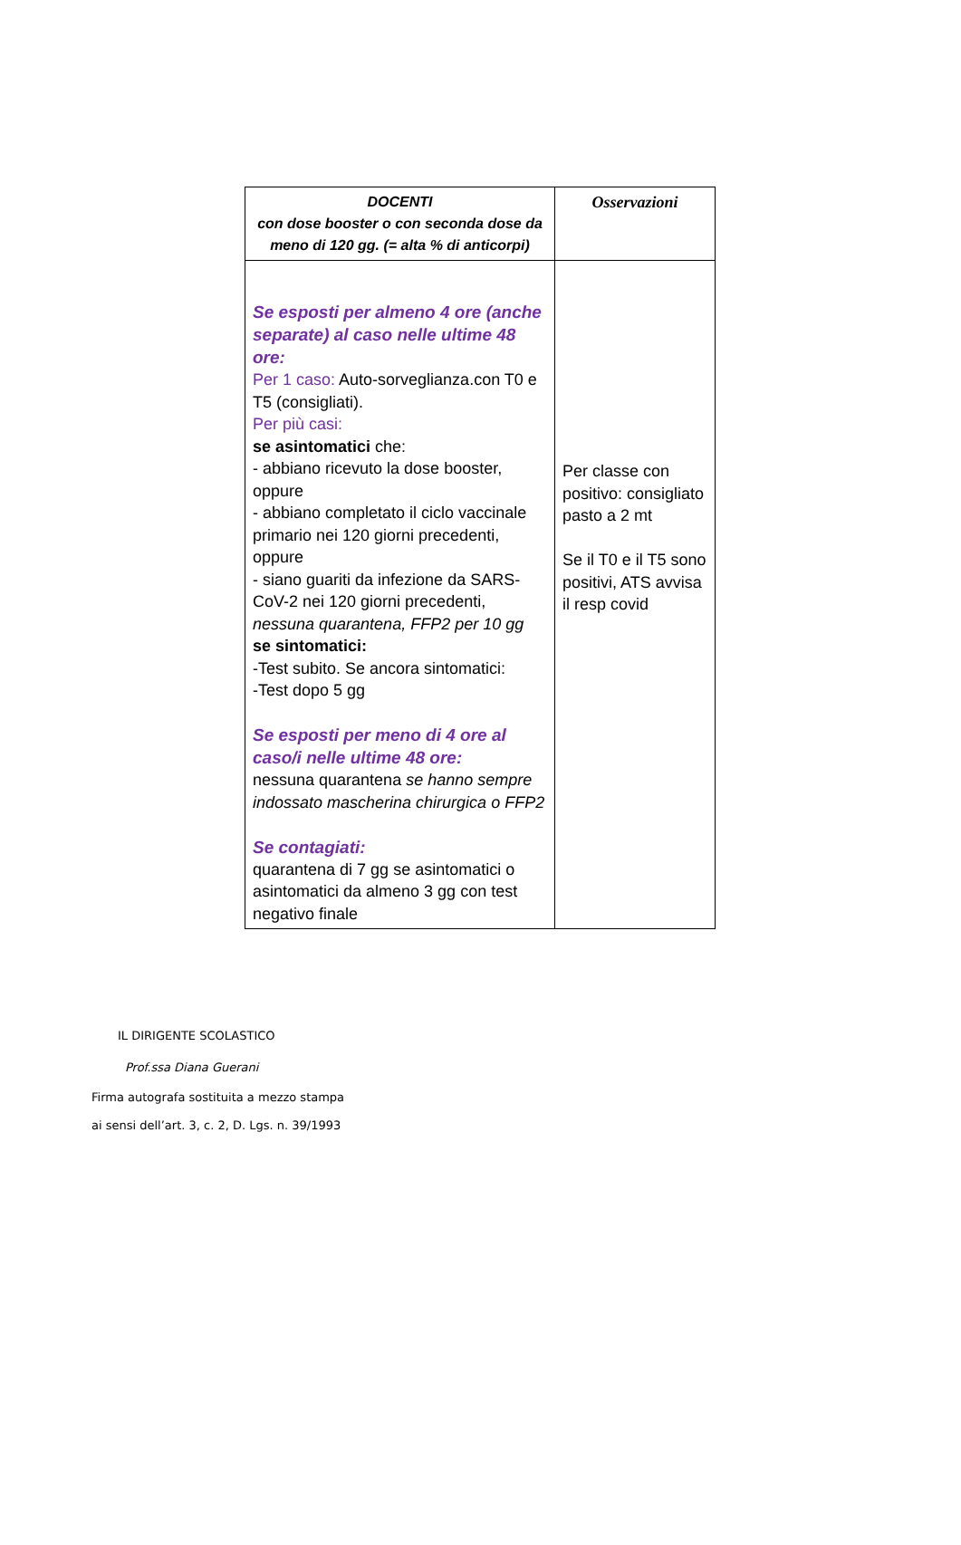| DOCENTI con dose booster o con seconda dose da meno di 120 gg. (= alta % di anticorpi) | Osservazioni |
| --- | --- |
| Se esposti per almeno 4 ore (anche separate) al caso nelle ultime 48 ore: Per 1 caso: Auto-sorveglianza.con T0 e T5 (consigliati). Per più casi: se asintomatici che: - abbiano ricevuto la dose booster, oppure - abbiano completato il ciclo vaccinale primario nei 120 giorni precedenti, oppure - siano guariti da infezione da SARS-CoV-2 nei 120 giorni precedenti, nessuna quarantena, FFP2 per 10 gg se sintomatici: -Test subito. Se ancora sintomatici: -Test dopo 5 gg Se esposti per meno di 4 ore al caso/i nelle ultime 48 ore: nessuna quarantena se hanno sempre indossato mascherina chirurgica o FFP2 Se contagiati: quarantena di 7 gg se asintomatici o asintomatici da almeno 3 gg con test negativo finale | Per classe con positivo: consigliato pasto a 2 mt Se il T0 e il T5 sono positivi, ATS avvisa il resp covid |
IL DIRIGENTE SCOLASTICO
Prof.ssa Diana Guerani
Firma autografa sostituita a mezzo stampa
ai sensi dell’art. 3, c. 2, D. Lgs. n. 39/1993